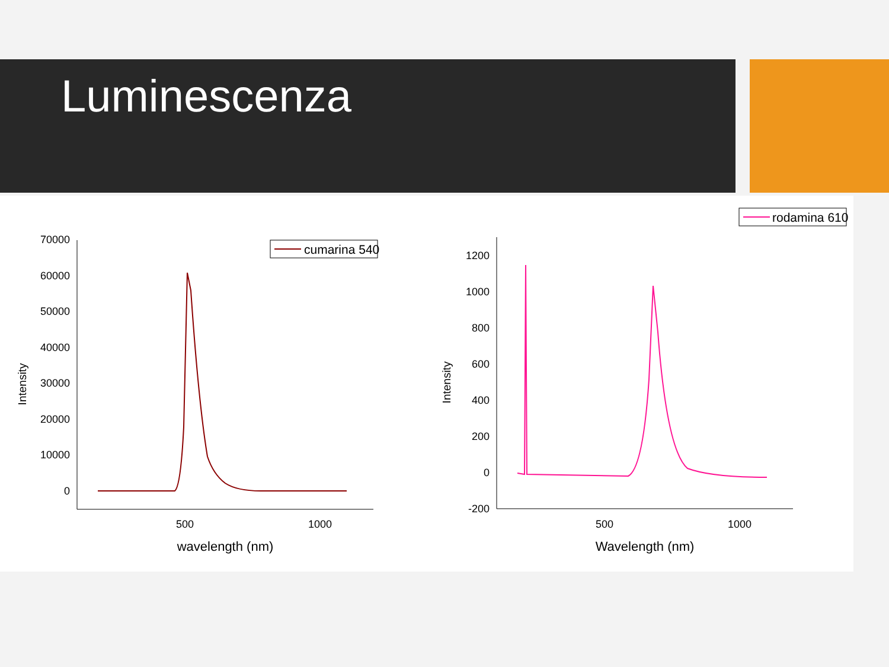Luminescenza
70000
60000
50000
40000
30000
20000
10000
0
500
1000
wavelength (nm)
Intensity
cumarina 540
1200
1000
800
600
400
200
0
-200
500
1000
Wavelength (nm)
Intensity
rodamina 610